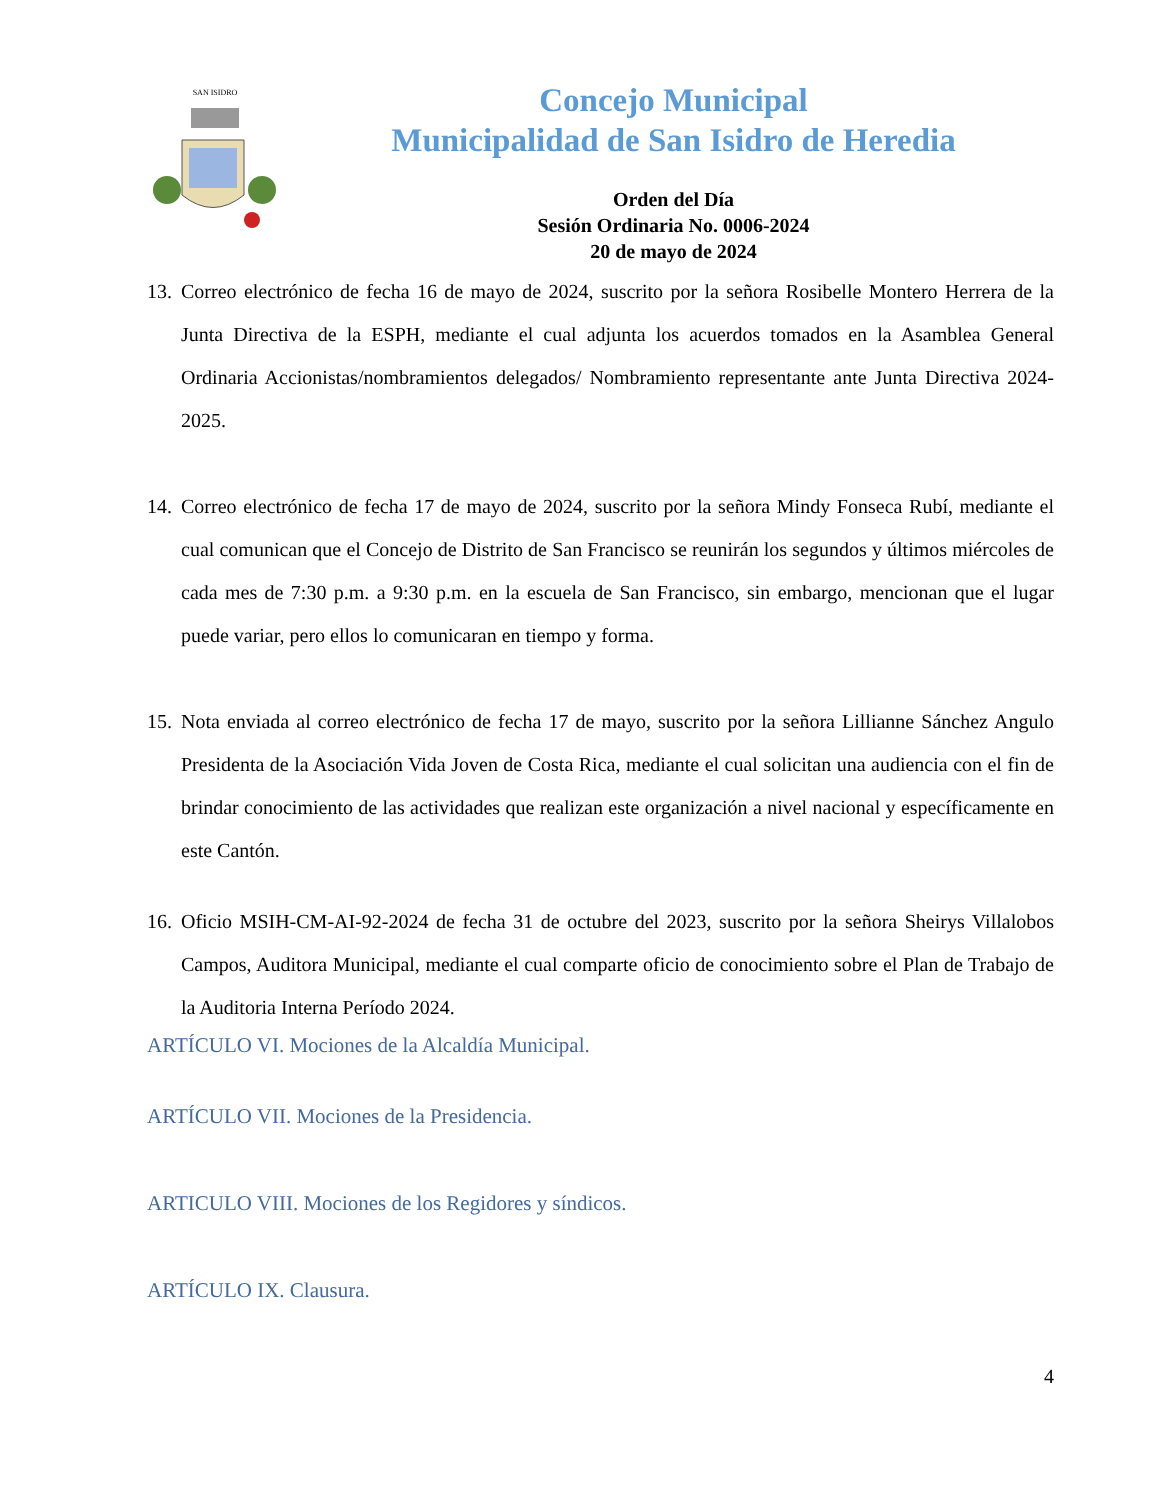SAN ISIDRO
Concejo Municipal
Municipalidad de San Isidro de Heredia
Orden del Día
Sesión Ordinaria No. 0006-2024
20 de mayo de 2024
13. Correo electrónico de fecha 16 de mayo de 2024, suscrito por la señora Rosibelle Montero Herrera de la Junta Directiva de la ESPH, mediante el cual adjunta los acuerdos tomados en la Asamblea General Ordinaria Accionistas/nombramientos delegados/ Nombramiento representante ante Junta Directiva 2024-2025.
14. Correo electrónico de fecha 17 de mayo de 2024, suscrito por la señora Mindy Fonseca Rubí, mediante el cual comunican que el Concejo de Distrito de San Francisco se reunirán los segundos y últimos miércoles de cada mes de 7:30 p.m. a 9:30 p.m. en la escuela de San Francisco, sin embargo, mencionan que el lugar puede variar, pero ellos lo comunicaran en tiempo y forma.
15. Nota enviada al correo electrónico de fecha 17 de mayo, suscrito por la señora Lillianne Sánchez Angulo Presidenta de la Asociación Vida Joven de Costa Rica, mediante el cual solicitan una audiencia con el fin de brindar conocimiento de las actividades que realizan este organización a nivel nacional y específicamente en este Cantón.
16. Oficio MSIH-CM-AI-92-2024 de fecha 31 de octubre del 2023, suscrito por la señora Sheirys Villalobos Campos, Auditora Municipal, mediante el cual comparte oficio de conocimiento sobre el Plan de Trabajo de la Auditoria Interna Período 2024.
ARTÍCULO VI. Mociones de la Alcaldía Municipal.
ARTÍCULO VII. Mociones de la Presidencia.
ARTICULO VIII. Mociones de los Regidores y síndicos.
ARTÍCULO IX. Clausura.
4